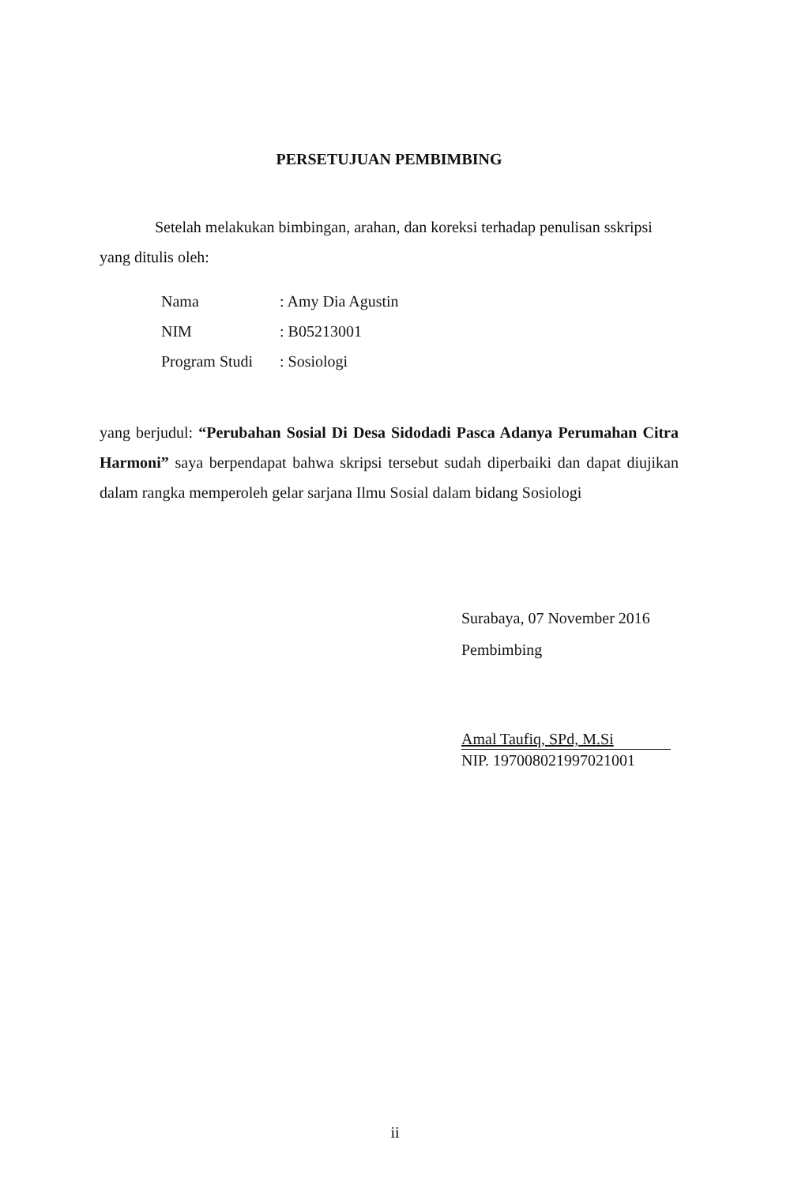PERSETUJUAN PEMBIMBING
Setelah melakukan bimbingan, arahan, dan koreksi terhadap penulisan sskripsi
yang ditulis oleh:
| Nama | : Amy Dia Agustin |
| NIM | : B05213001 |
| Program Studi | : Sosiologi |
yang berjudul: “Perubahan Sosial Di Desa Sidodadi Pasca Adanya Perumahan Citra Harmoni” saya berpendapat bahwa skripsi tersebut sudah diperbaiki dan dapat diujikan dalam rangka memperoleh gelar sarjana Ilmu Sosial dalam bidang Sosiologi
Surabaya, 07 November 2016
Pembimbing
Amal Taufiq, SPd, M.Si
NIP. 197008021997021001
ii